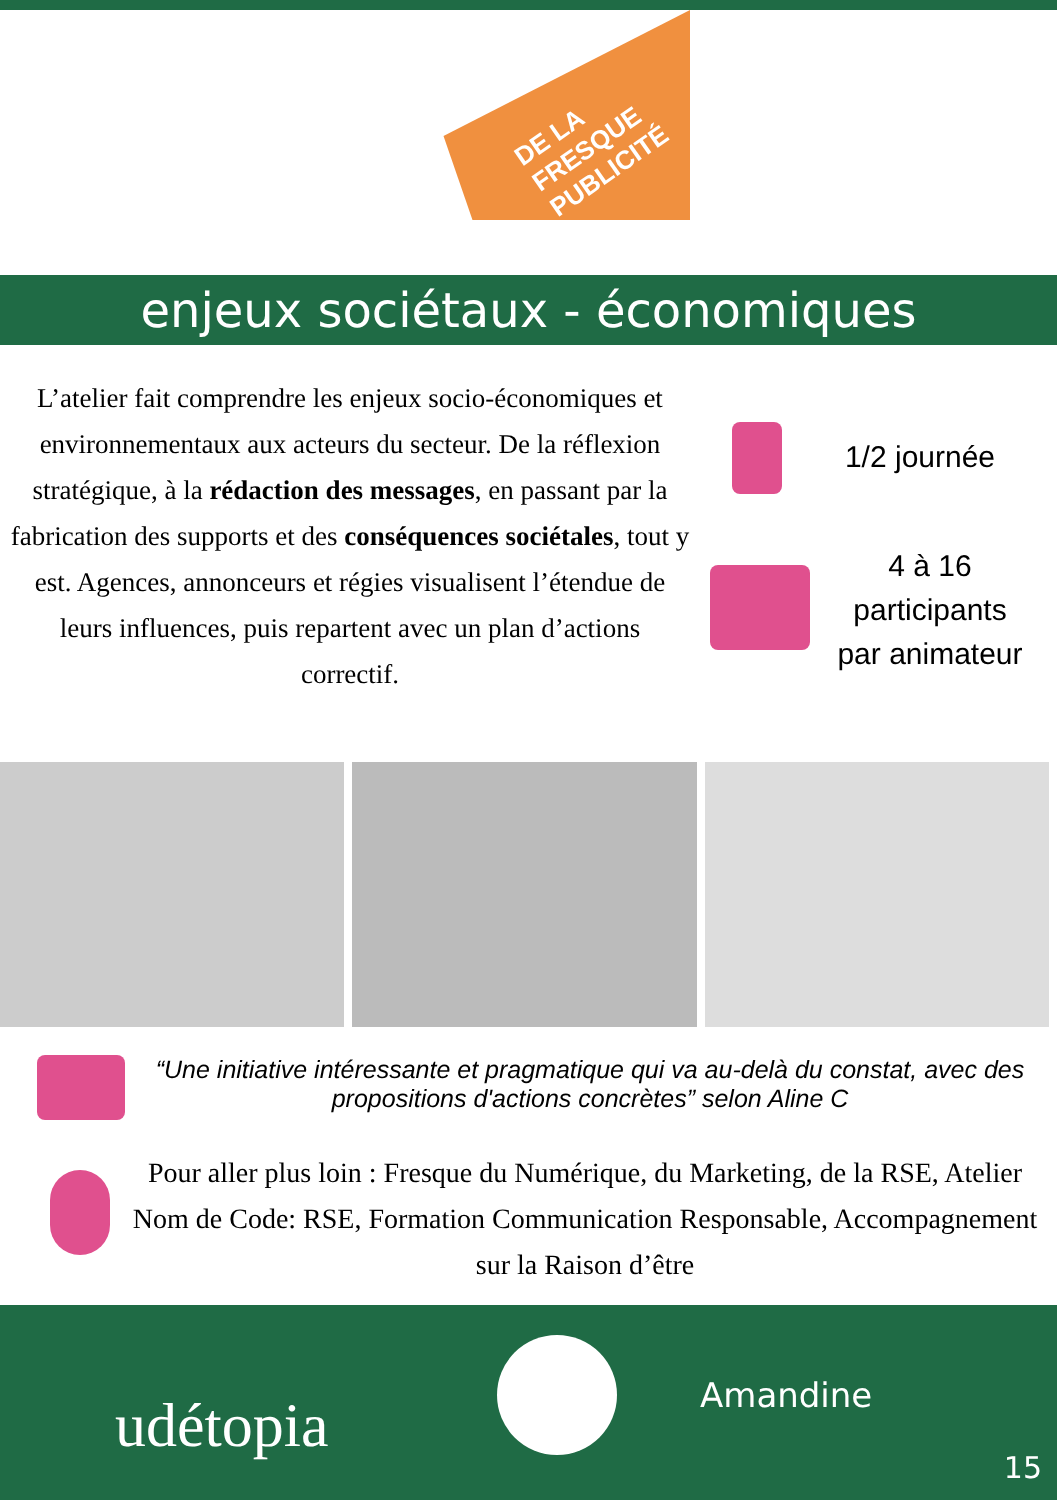DE LA FRESQUE PUBLICITÉ
enjeux sociétaux - économiques
L’atelier fait comprendre les enjeux socio-économiques et environnementaux aux acteurs du secteur. De la réflexion stratégique, à la rédaction des messages, en passant par la fabrication des supports et des conséquences sociétales, tout y est. Agences, annonceurs et régies visualisent l’étendue de leurs influences, puis repartent avec un plan d’actions correctif.
1/2 journée
4 à 16
participants
par animateur
“Une initiative intéressante et pragmatique qui va au-delà du constat, avec des propositions d'actions concrètes” selon Aline C
Pour aller plus loin : Fresque du Numérique, du Marketing, de la RSE, Atelier Nom de Code: RSE, Formation Communication Responsable, Accompagnement sur la Raison d’être
udétopia Amandine
15